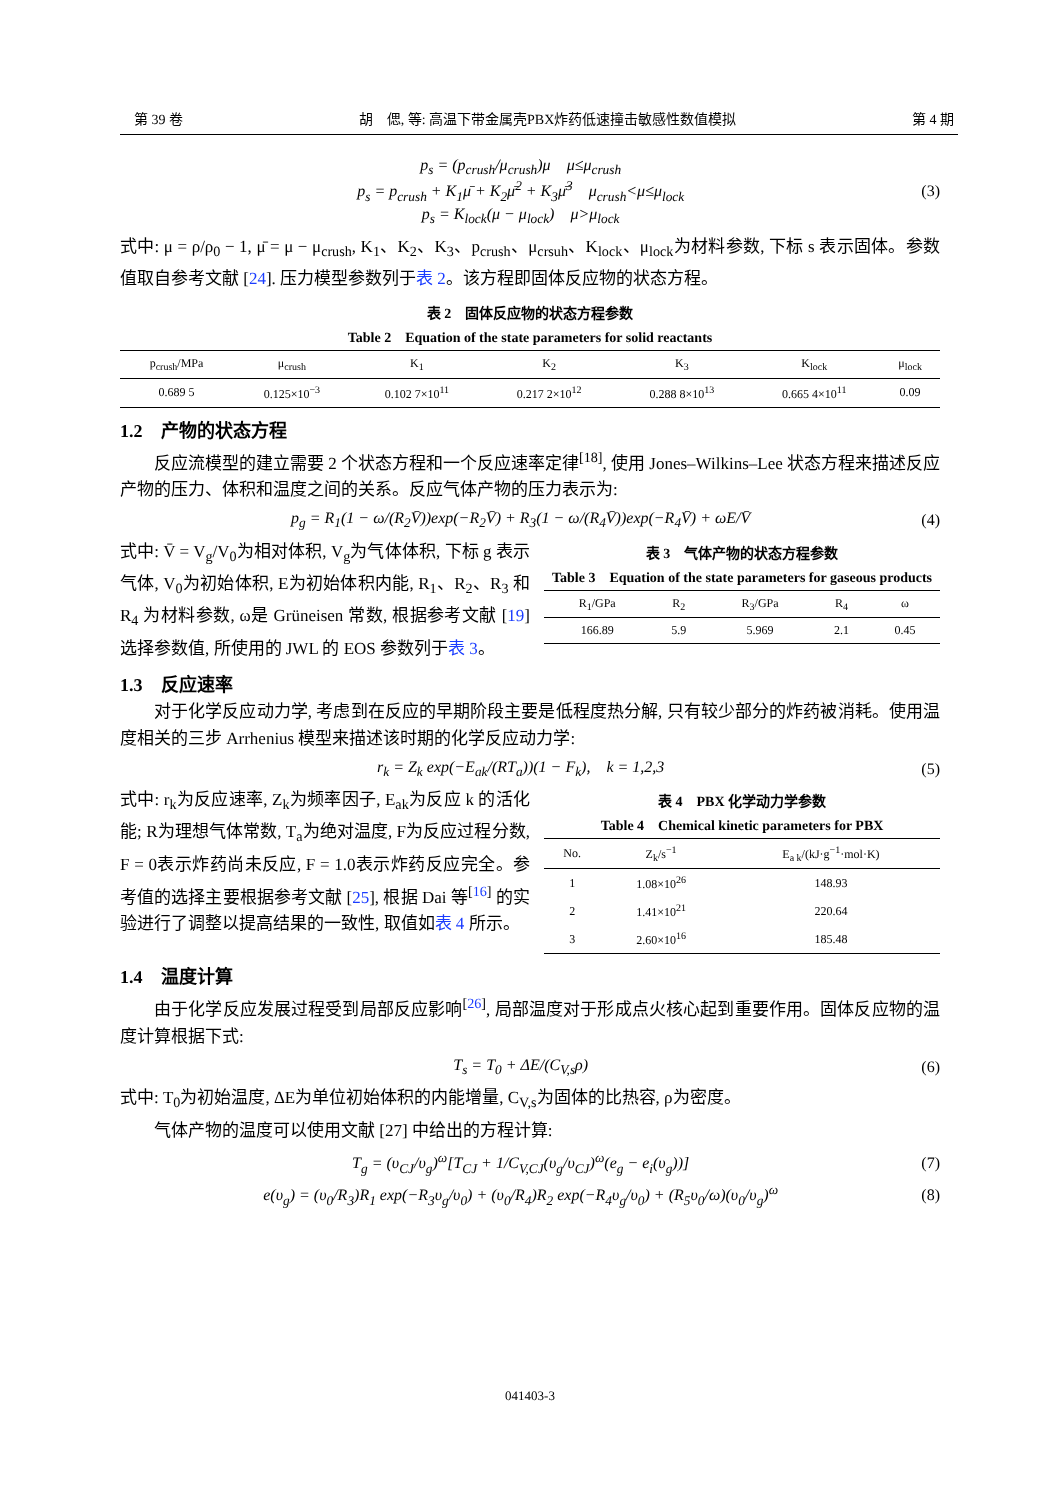第 39 卷 胡　偲, 等: 高温下带金属壳PBX炸药低速撞击敏感性数值模拟 第 4 期
p<sub>s</sub> = (p<sub>crush</sub>/μ<sub>crush</sub>)μ μ≤μ<sub>crush</sub>
p<sub>s</sub> = p<sub>crush</sub> + K<sub>1</sub>μ̄ + K<sub>2</sub>μ̄<sup>2</sup> + K<sub>3</sub>μ̄<sup>3</sup> μ<sub>crush</sub><μ≤μ<sub>lock</sub>
p<sub>s</sub> = K<sub>lock</sub>(μ − μ<sub>lock</sub>) μ>μ<sub>lock</sub>
(3)
式中: μ = ρ/ρ<sub>0</sub> − 1, μ̄ = μ − μ<sub>crush</sub>, K<sub>1</sub>、K<sub>2</sub>、K<sub>3</sub>、p<sub>crush</sub>、μ<sub>crsuh</sub>、K<sub>lock</sub>、μ<sub>lock</sub>为材料参数, 下标 s 表示固体。参数值取自参考文献 [24]. 压力模型参数列于表 2。该方程即固体反应物的状态方程。
表 2　固体反应物的状态方程参数
Table 2　Equation of the state parameters for solid reactants
| p<sub>crush</sub>/MPa | μ<sub>crush</sub> | K<sub>1</sub> | K<sub>2</sub> | K<sub>3</sub> | K<sub>lock</sub> | μ<sub>lock</sub> |
| --- | --- | --- | --- | --- | --- | --- |
| 0.689 5 | 0.125×10<sup>−3</sup> | 0.102 7×10<sup>11</sup> | 0.217 2×10<sup>12</sup> | 0.288 8×10<sup>13</sup> | 0.665 4×10<sup>11</sup> | 0.09 |
1.2　产物的状态方程
反应流模型的建立需要 2 个状态方程和一个反应速率定律<sup>[18]</sup>, 使用 Jones–Wilkins–Lee 状态方程来描述反应产物的压力、体积和温度之间的关系。反应气体产物的压力表示为:
p<sub>g</sub> = R<sub>1</sub>(1 − ω/(R<sub>2</sub>V̄))exp(−R<sub>2</sub>V̄) + R<sub>3</sub>(1 − ω/(R<sub>4</sub>V̄))exp(−R<sub>4</sub>V̄) + ωE/V̄
(4)
式中: V̄ = V<sub>g</sub>/V<sub>0</sub>为相对体积, V<sub>g</sub>为气体体积, 下标 g 表示气体, V<sub>0</sub>为初始体积, E为初始体积内能, R<sub>1</sub>、R<sub>2</sub>、R<sub>3</sub> 和 R<sub>4</sub> 为材料参数, ω是 Grüneisen 常数, 根据参考文献 [19] 选择参数值, 所使用的 JWL 的 EOS 参数列于表 3。
表 3　气体产物的状态方程参数
Table 3　Equation of the state parameters for gaseous products
| R<sub>1</sub>/GPa | R<sub>2</sub> | R<sub>3</sub>/GPa | R<sub>4</sub> | ω |
| --- | --- | --- | --- | --- |
| 166.89 | 5.9 | 5.969 | 2.1 | 0.45 |
1.3　反应速率
对于化学反应动力学, 考虑到在反应的早期阶段主要是低程度热分解, 只有较少部分的炸药被消耗。使用温度相关的三步 Arrhenius 模型来描述该时期的化学反应动力学:
r<sub>k</sub> = Z<sub>k</sub> exp(−E<sub>ak</sub>/(RT<sub>a</sub>))(1 − F<sub>k</sub>), k = 1,2,3
(5)
式中: r<sub>k</sub>为反应速率, Z<sub>k</sub>为频率因子, E<sub>ak</sub>为反应 k 的活化能; R为理想气体常数, T<sub>a</sub>为绝对温度, F为反应过程分数, F = 0表示炸药尚未反应, F = 1.0表示炸药反应完全。参考值的选择主要根据参考文献 [25], 根据 Dai 等<sup>[16]</sup> 的实验进行了调整以提高结果的一致性, 取值如表 4 所示。
表 4　PBX 化学动力学参数
Table 4　Chemical kinetic parameters for PBX
| No. | Z<sub>k</sub>/s<sup>−1</sup> | E<sub>a k</sub>/(kJ·g<sup>−1</sup>·mol·K) |
| --- | --- | --- |
| 1 | 1.08×10<sup>26</sup> | 148.93 |
| 2 | 1.41×10<sup>21</sup> | 220.64 |
| 3 | 2.60×10<sup>16</sup> | 185.48 |
1.4　温度计算
由于化学反应发展过程受到局部反应影响<sup>[26]</sup>, 局部温度对于形成点火核心起到重要作用。固体反应物的温度计算根据下式:
T<sub>s</sub> = T<sub>0</sub> + ΔE/(C<sub>V,s</sub>ρ) (6)
式中: T<sub>0</sub>为初始温度, ΔE为单位初始体积的内能增量, C<sub>V,s</sub>为固体的比热容, ρ为密度。
气体产物的温度可以使用文献 [27] 中给出的方程计算:
T<sub>g</sub> = (υ<sub>CJ</sub>/υ<sub>g</sub>)<sup>ω</sup>[T<sub>CJ</sub> + 1/C<sub>V,CJ</sub>(υ<sub>g</sub>/υ<sub>CJ</sub>)<sup>ω</sup>(e<sub>g</sub> − e<sub>i</sub>(υ<sub>g</sub>))]
(7)
e(υ<sub>g</sub>) = (υ<sub>0</sub>/R<sub>3</sub>)R<sub>1</sub> exp(−R<sub>3</sub>υ<sub>g</sub>/υ<sub>0</sub>) + (υ<sub>0</sub>/R<sub>4</sub>)R<sub>2</sub> exp(−R<sub>4</sub>υ<sub>g</sub>/υ<sub>0</sub>) + (R<sub>5</sub>υ<sub>0</sub>/ω)(υ<sub>0</sub>/υ<sub>g</sub>)<sup>ω</sup>
(8)
041403-3